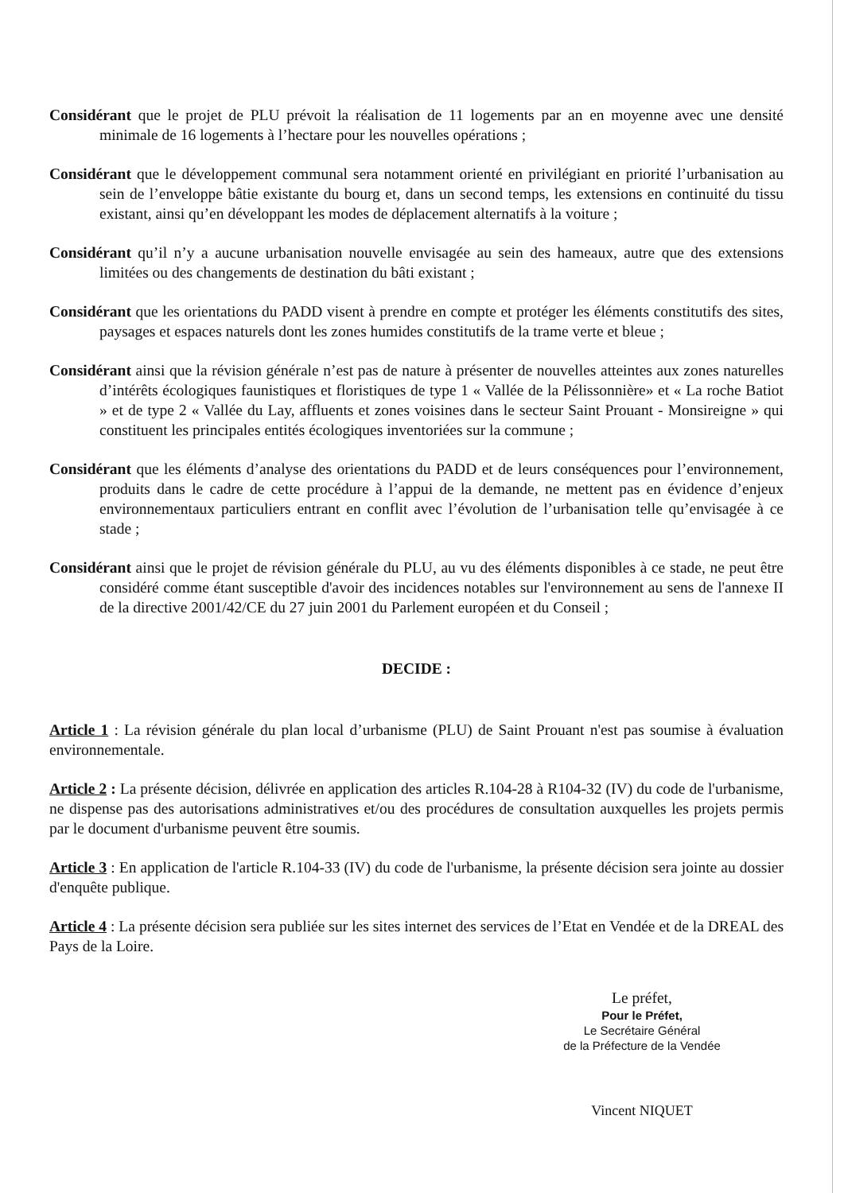Considérant que le projet de PLU prévoit la réalisation de 11 logements par an en moyenne avec une densité minimale de 16 logements à l’hectare pour les nouvelles opérations ;
Considérant que le développement communal sera notamment orienté en privilégiant en priorité l’urbanisation au sein de l’enveloppe bâtie existante du bourg et, dans un second temps, les extensions en continuité du tissu existant, ainsi qu’en développant les modes de déplacement alternatifs à la voiture ;
Considérant qu’il n’y a aucune urbanisation nouvelle envisagée au sein des hameaux, autre que des extensions limitées ou des changements de destination du bâti existant ;
Considérant que les orientations du PADD visent à prendre en compte et protéger les éléments constitutifs des sites, paysages et espaces naturels dont les zones humides constitutifs de la trame verte et bleue ;
Considérant ainsi que la révision générale n’est pas de nature à présenter de nouvelles atteintes aux zones naturelles d’intérêts écologiques faunistiques et floristiques de type 1 « Vallée de la Pélissonnière» et « La roche Batiot » et de type 2 « Vallée du Lay, affluents et zones voisines dans le secteur Saint Prouant - Monsireigne » qui constituent les principales entités écologiques inventoriées sur la commune ;
Considérant que les éléments d’analyse des orientations du PADD et de leurs conséquences pour l’environnement, produits dans le cadre de cette procédure à l’appui de la demande, ne mettent pas en évidence d’enjeux environnementaux particuliers entrant en conflit avec l’évolution de l’urbanisation telle qu’envisagée à ce stade ;
Considérant ainsi que le projet de révision générale du PLU, au vu des éléments disponibles à ce stade, ne peut être considéré comme étant susceptible d'avoir des incidences notables sur l'environnement au sens de l'annexe II de la directive 2001/42/CE du 27 juin 2001 du Parlement européen et du Conseil ;
DECIDE :
Article 1 : La révision générale du plan local d’urbanisme (PLU) de Saint Prouant n'est pas soumise à évaluation environnementale.
Article 2 : La présente décision, délivrée en application des articles R.104-28 à R104-32 (IV) du code de l'urbanisme, ne dispense pas des autorisations administratives et/ou des procédures de consultation auxquelles les projets permis par le document d'urbanisme peuvent être soumis.
Article 3 : En application de l'article R.104-33 (IV) du code de l'urbanisme, la présente décision sera jointe au dossier d'enquête publique.
Article 4 : La présente décision sera publiée sur les sites internet des services de l’Etat en Vendée et de la DREAL des Pays de la Loire.
Le préfet,
Pour le Préfet,
Le Secrétaire Général
de la Préfecture de la Vendée
Vincent NIQUET